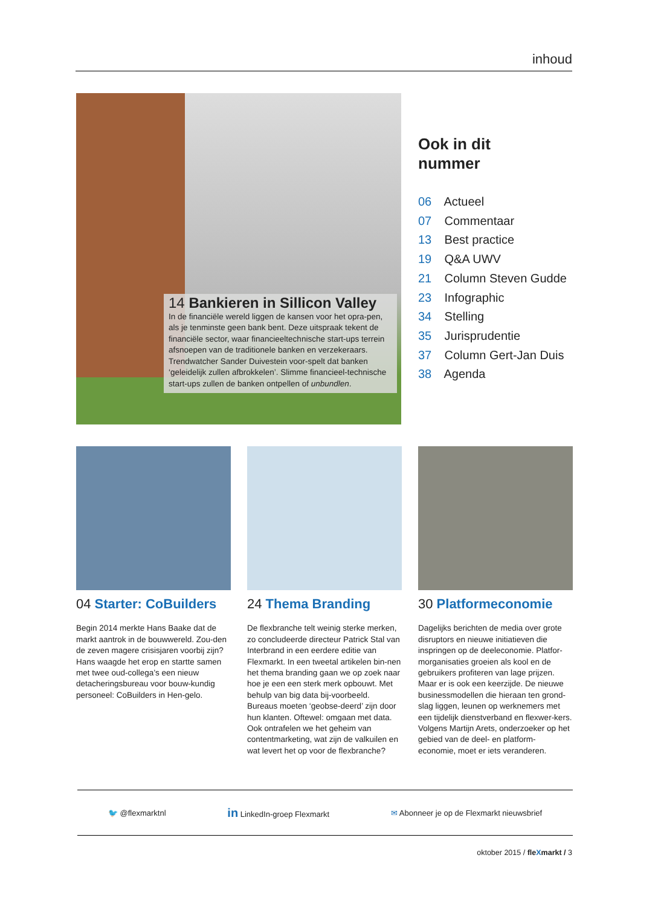inhoud
14 Bankieren in Sillicon Valley
In de financiële wereld liggen de kansen voor het opra-pen, als je tenminste geen bank bent. Deze uitspraak tekent de financiële sector, waar financieeltechnische start-ups terrein afsnoepen van de traditionele banken en verzekeraars. Trendwatcher Sander Duivestein voor-spelt dat banken ‘geleidelijk zullen afbrokkelen’. Slimme financieel-technische start-ups zullen de banken ontpellen of unbundlen.
Ook in dit
nummer
06 Actueel
07 Commentaar
13 Best practice
19 Q&A UWV
21 Column Steven Gudde
23 Infographic
34 Stelling
35 Jurisprudentie
37 Column Gert-Jan Duis
38 Agenda
04 Starter: CoBuilders
Begin 2014 merkte Hans Baake dat de markt aantrok in de bouwwereld. Zou-den de zeven magere crisisjaren voorbij zijn? Hans waagde het erop en startte samen met twee oud-collega’s een nieuw detacheringsbureau voor bouw-kundig personeel: CoBuilders in Hen-gelo.
24 Thema Branding
De flexbranche telt weinig sterke merken, zo concludeerde directeur Patrick Stal van Interbrand in een eerdere editie van Flexmarkt. In een tweetal artikelen bin-nen het thema branding gaan we op zoek naar hoe je een een sterk merk opbouwt. Met behulp van big data bij-voorbeeld. Bureaus moeten ‘geobse-deerd’ zijn door hun klanten. Oftewel: omgaan met data. Ook ontrafelen we het geheim van contentmarketing, wat zijn de valkuilen en wat levert het op voor de flexbranche?
30 Platformeconomie
Dagelijks berichten de media over grote disruptors en nieuwe initiatieven die inspringen op de deeleconomie. Platfor-morganisaties groeien als kool en de gebruikers profiteren van lage prijzen. Maar er is ook een keerzijde. De nieuwe businessmodellen die hieraan ten grond-slag liggen, leunen op werknemers met een tijdelijk dienstverband en flexwer-kers. Volgens Martijn Arets, onderzoeker op het gebied van de deel- en platform-economie, moet er iets veranderen.
🐦 @flexmarktnl
in LinkedIn-groep Flexmarkt
✉ Abonneer je op de Flexmarkt nieuwsbrief
oktober 2015 / fleXmarkt / 3